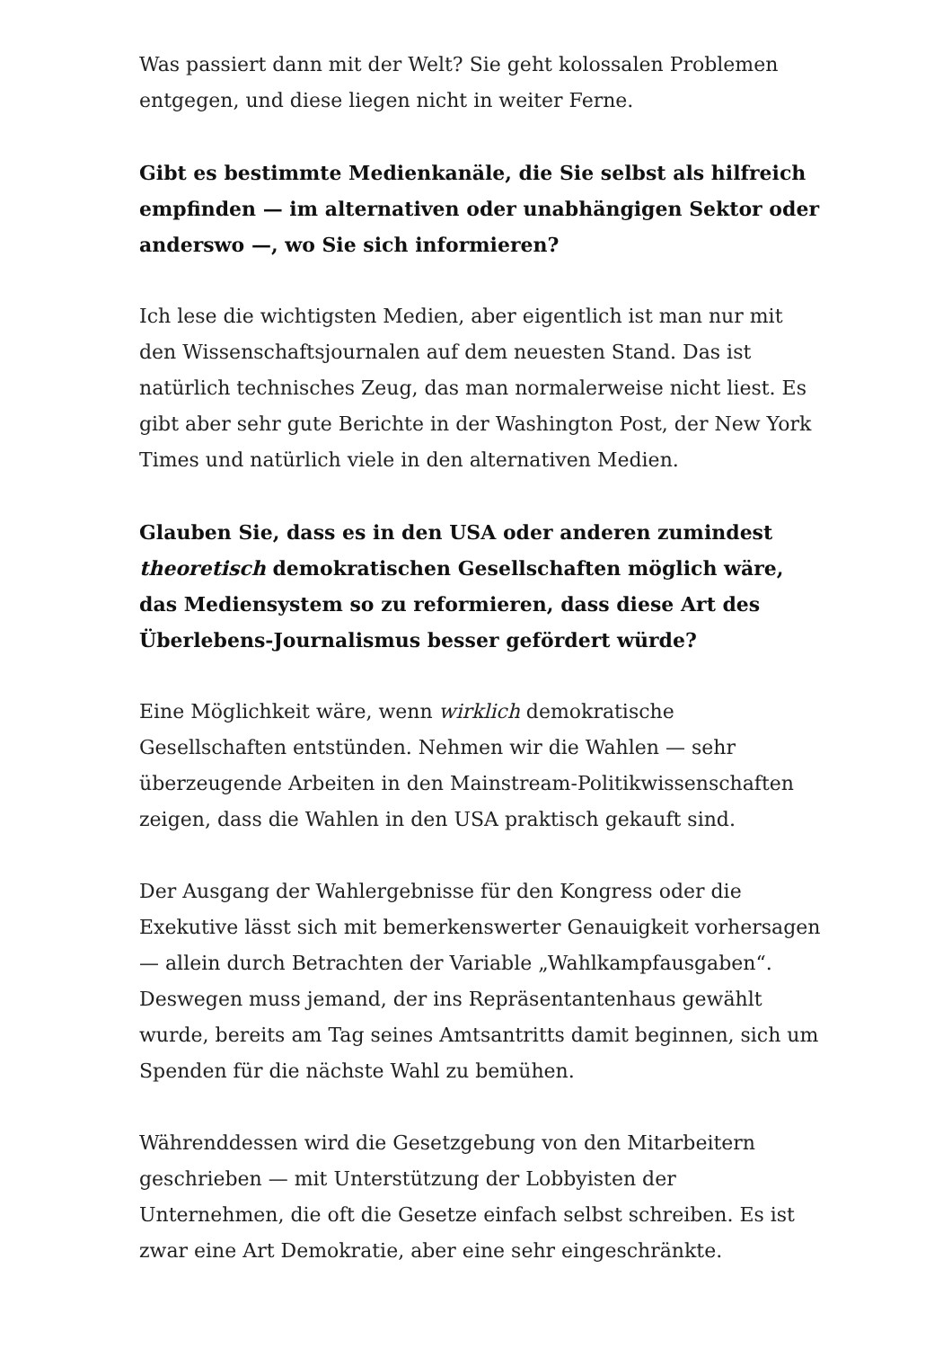Was passiert dann mit der Welt? Sie geht kolossalen Problemen entgegen, und diese liegen nicht in weiter Ferne.
Gibt es bestimmte Medienkanäle, die Sie selbst als hilfreich empfinden — im alternativen oder unabhängigen Sektor oder anderswo —, wo Sie sich informieren?
Ich lese die wichtigsten Medien, aber eigentlich ist man nur mit den Wissenschaftsjournalen auf dem neuesten Stand. Das ist natürlich technisches Zeug, das man normalerweise nicht liest. Es gibt aber sehr gute Berichte in der Washington Post, der New York Times und natürlich viele in den alternativen Medien.
Glauben Sie, dass es in den USA oder anderen zumindest theoretisch demokratischen Gesellschaften möglich wäre, das Mediensystem so zu reformieren, dass diese Art des Überlebens-Journalismus besser gefördert würde?
Eine Möglichkeit wäre, wenn wirklich demokratische Gesellschaften entstünden. Nehmen wir die Wahlen — sehr überzeugende Arbeiten in den Mainstream-Politikwissenschaften zeigen, dass die Wahlen in den USA praktisch gekauft sind.
Der Ausgang der Wahlergebnisse für den Kongress oder die Exekutive lässt sich mit bemerkenswerter Genauigkeit vorhersagen — allein durch Betrachten der Variable „Wahlkampfausgaben“. Deswegen muss jemand, der ins Repräsentantenhaus gewählt wurde, bereits am Tag seines Amtsantritts damit beginnen, sich um Spenden für die nächste Wahl zu bemühen.
Währenddessen wird die Gesetzgebung von den Mitarbeitern geschrieben — mit Unterstützung der Lobbyisten der Unternehmen, die oft die Gesetze einfach selbst schreiben. Es ist zwar eine Art Demokratie, aber eine sehr eingeschränkte.